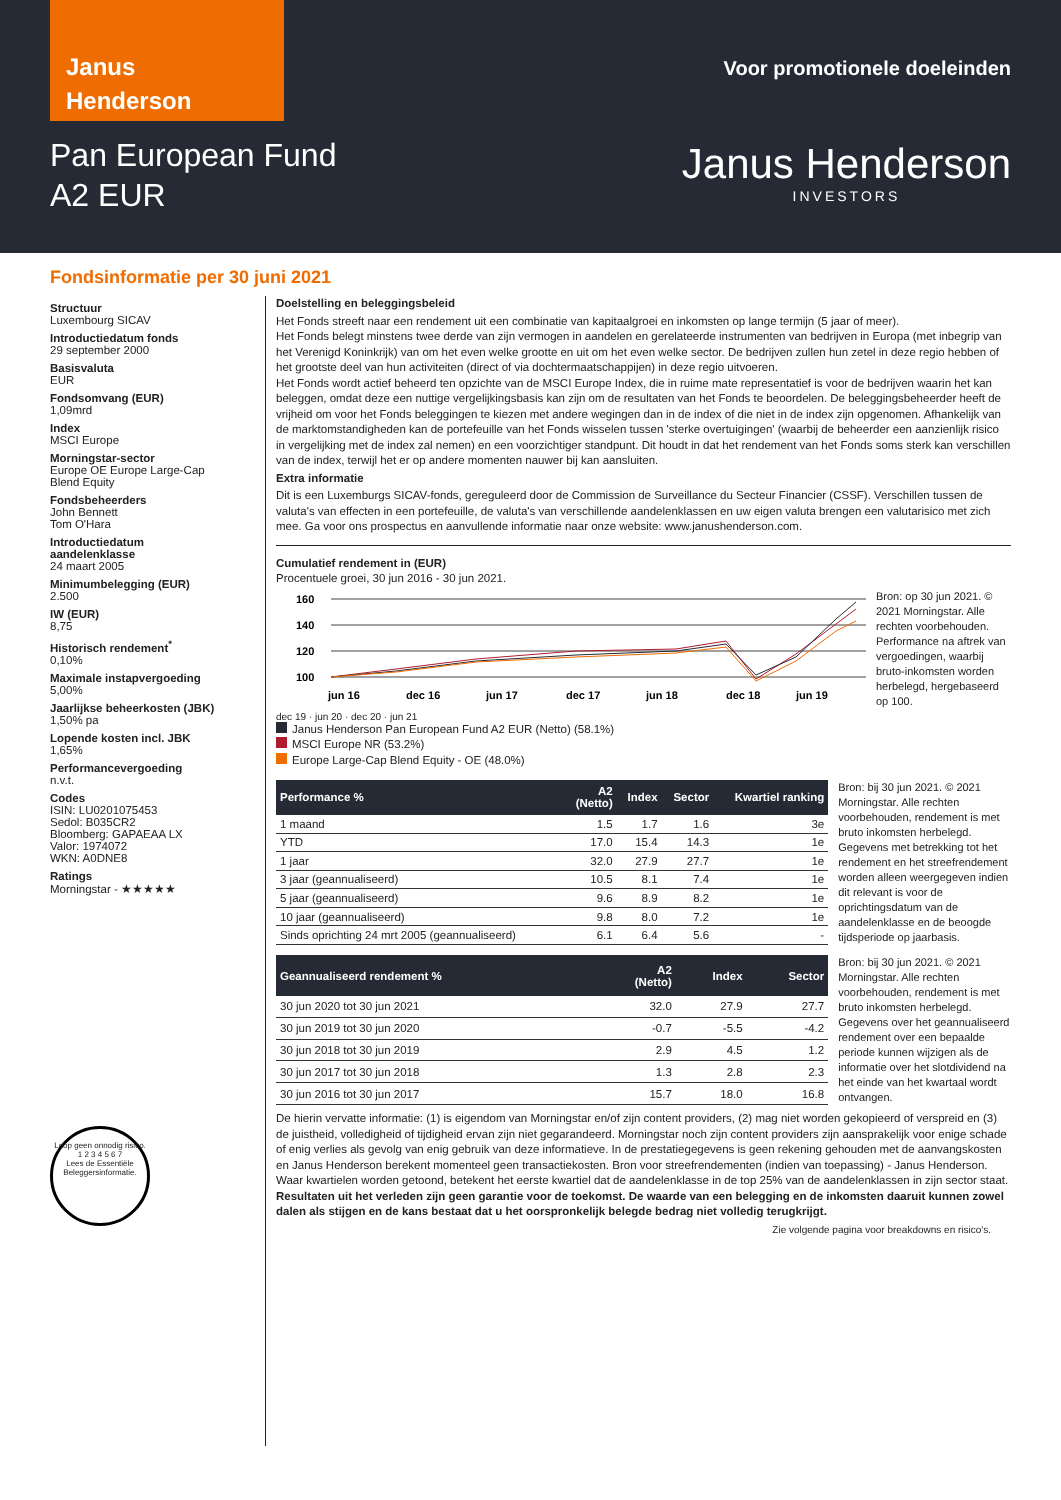Janus
Henderson
Pan European Fund
A2 EUR
Voor promotionele doeleinden
Janus Henderson
INVESTORS
Fondsinformatie per 30 juni 2021
Structuur
Luxembourg SICAV
Introductiedatum fonds
29 september 2000
Basisvaluta
EUR
Fondsomvang (EUR)
1,09mrd
Index
MSCI Europe
Morningstar-sector
Europe OE Europe Large-Cap Blend Equity
Fondsbeheerders
John Bennett
Tom O'Hara
Introductiedatum aandelenklasse
24 maart 2005
Minimumbelegging (EUR)
2.500
IW (EUR)
8,75
Historisch rendement<sup>*</sup>
0,10%
Maximale instapvergoeding
5,00%
Jaarlijkse beheerkosten (JBK)
1,50% pa
Lopende kosten incl. JBK
1,65%
Performancevergoeding
n.v.t.
Codes
ISIN: LU0201075453
Sedol: B035CR2
Bloomberg: GAPAEAA LX
Valor: 1974072
WKN: A0DNE8
Ratings
Morningstar - ★★★★★
Loop geen onnodig risico.
1 2 3 4 5 6 7
Lees de Essentiële Beleggersinformatie.
Doelstelling en beleggingsbeleid
Het Fonds streeft naar een rendement uit een combinatie van kapitaalgroei en inkomsten op lange termijn (5 jaar of meer).
Het Fonds belegt minstens twee derde van zijn vermogen in aandelen en gerelateerde instrumenten van bedrijven in Europa (met inbegrip van het Verenigd Koninkrijk) van om het even welke grootte en uit om het even welke sector. De bedrijven zullen hun zetel in deze regio hebben of het grootste deel van hun activiteiten (direct of via dochtermaatschappijen) in deze regio uitvoeren.
Het Fonds wordt actief beheerd ten opzichte van de MSCI Europe Index, die in ruime mate representatief is voor de bedrijven waarin het kan beleggen, omdat deze een nuttige vergelijkingsbasis kan zijn om de resultaten van het Fonds te beoordelen. De beleggingsbeheerder heeft de vrijheid om voor het Fonds beleggingen te kiezen met andere wegingen dan in de index of die niet in de index zijn opgenomen. Afhankelijk van de marktomstandigheden kan de portefeuille van het Fonds wisselen tussen 'sterke overtuigingen' (waarbij de beheerder een aanzienlijk risico in vergelijking met de index zal nemen) en een voorzichtiger standpunt. Dit houdt in dat het rendement van het Fonds soms sterk kan verschillen van de index, terwijl het er op andere momenten nauwer bij kan aansluiten.
Extra informatie
Dit is een Luxemburgs SICAV-fonds, gereguleerd door de Commission de Surveillance du Secteur Financier (CSSF). Verschillen tussen de valuta's van effecten in een portefeuille, de valuta's van verschillende aandelenklassen en uw eigen valuta brengen een valutarisico met zich mee. Ga voor ons prospectus en aanvullende informatie naar onze website: www.janushenderson.com.
Cumulatief rendement in (EUR)
Procentuele groei, 30 jun 2016 - 30 jun 2021.
160
140
120
100
jun 16
dec 16
jun 17
dec 17
jun 18
dec 18
jun 19
dec 19 · jun 20 · dec 20 · jun 21
Janus Henderson Pan European Fund A2 EUR (Netto) (58.1%)
MSCI Europe NR (53.2%)
Europe Large-Cap Blend Equity - OE (48.0%)
Bron: op 30 jun 2021. © 2021 Morningstar. Alle rechten voorbehouden. Performance na aftrek van vergoedingen, waarbij bruto-inkomsten worden herbelegd, hergebaseerd op 100.
| Performance % | A2 (Netto) | Index | Sector | Kwartiel ranking |
| --- | --- | --- | --- | --- |
| 1 maand | 1.5 | 1.7 | 1.6 | 3e |
| YTD | 17.0 | 15.4 | 14.3 | 1e |
| 1 jaar | 32.0 | 27.9 | 27.7 | 1e |
| 3 jaar (geannualiseerd) | 10.5 | 8.1 | 7.4 | 1e |
| 5 jaar (geannualiseerd) | 9.6 | 8.9 | 8.2 | 1e |
| 10 jaar (geannualiseerd) | 9.8 | 8.0 | 7.2 | 1e |
| Sinds oprichting 24 mrt 2005 (geannualiseerd) | 6.1 | 6.4 | 5.6 | - |
Bron: bij 30 jun 2021. © 2021 Morningstar. Alle rechten voorbehouden, rendement is met bruto inkomsten herbelegd. Gegevens met betrekking tot het rendement en het streefrendement worden alleen weergegeven indien dit relevant is voor de oprichtingsdatum van de aandelenklasse en de beoogde tijdsperiode op jaarbasis.
| Geannualiseerd rendement % | A2 (Netto) | Index | Sector |
| --- | --- | --- | --- |
| 30 jun 2020 tot 30 jun 2021 | 32.0 | 27.9 | 27.7 |
| 30 jun 2019 tot 30 jun 2020 | -0.7 | -5.5 | -4.2 |
| 30 jun 2018 tot 30 jun 2019 | 2.9 | 4.5 | 1.2 |
| 30 jun 2017 tot 30 jun 2018 | 1.3 | 2.8 | 2.3 |
| 30 jun 2016 tot 30 jun 2017 | 15.7 | 18.0 | 16.8 |
Bron: bij 30 jun 2021. © 2021 Morningstar. Alle rechten voorbehouden, rendement is met bruto inkomsten herbelegd. Gegevens over het geannualiseerd rendement over een bepaalde periode kunnen wijzigen als de informatie over het slotdividend na het einde van het kwartaal wordt ontvangen.
De hierin vervatte informatie: (1) is eigendom van Morningstar en/of zijn content providers, (2) mag niet worden gekopieerd of verspreid en (3) de juistheid, volledigheid of tijdigheid ervan zijn niet gegarandeerd. Morningstar noch zijn content providers zijn aansprakelijk voor enige schade of enig verlies als gevolg van enig gebruik van deze informatieve. In de prestatiegegevens is geen rekening gehouden met de aanvangskosten en Janus Henderson berekent momenteel geen transactiekosten. Bron voor streefrendementen (indien van toepassing) - Janus Henderson. Waar kwartielen worden getoond, betekent het eerste kwartiel dat de aandelenklasse in de top 25% van de aandelenklassen in zijn sector staat.
Resultaten uit het verleden zijn geen garantie voor de toekomst. De waarde van een belegging en de inkomsten daaruit kunnen zowel dalen als stijgen en de kans bestaat dat u het oorspronkelijk belegde bedrag niet volledig terugkrijgt.
Zie volgende pagina voor breakdowns en risico's.